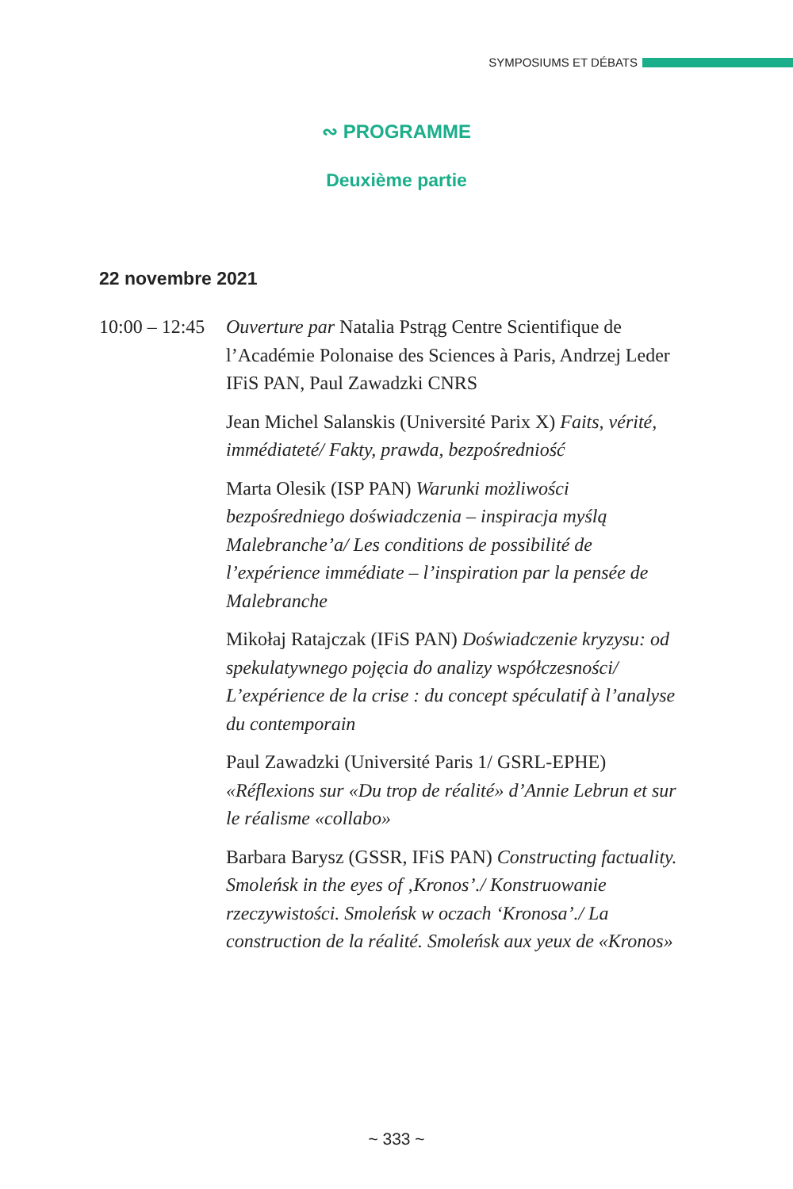SYMPOSIUMS ET DÉBATS
∾ PROGRAMME
Deuxième partie
22 novembre 2021
10:00 – 12:45
Ouverture par Natalia Pstrąg Centre Scientifique de l’Académie Polonaise des Sciences à Paris, Andrzej Leder IFiS PAN, Paul Zawadzki CNRS
Jean Michel Salanskis (Université Parix X) Faits, vérité, immédiateté/ Fakty, prawda, bezpośredniość
Marta Olesik (ISP PAN) Warunki możliwości bezpośredniego doświadczenia – inspiracja myślą Malebranche’a/ Les conditions de possibilité de l’expérience immédiate – l’inspiration par la pensée de Malebranche
Mikołaj Ratajczak (IFiS PAN) Doświadczenie kryzysu: od spekulatywnego pojęcia do analizy współczesności/ L’expérience de la crise : du concept spéculatif à l’analyse du contemporain
Paul Zawadzki (Université Paris 1/ GSRL-EPHE) «Réflexions sur «Du trop de réalité» d’Annie Lebrun et sur le réalisme «collabo»
Barbara Barysz (GSSR, IFiS PAN) Constructing factuality. Smoleńsk in the eyes of ‚Kronos’./ Konstruowanie rzeczywistości. Smoleńsk w oczach ‘Kronosa’./ La construction de la réalité. Smoleńsk aux yeux de «Kronos»
~ 333 ~